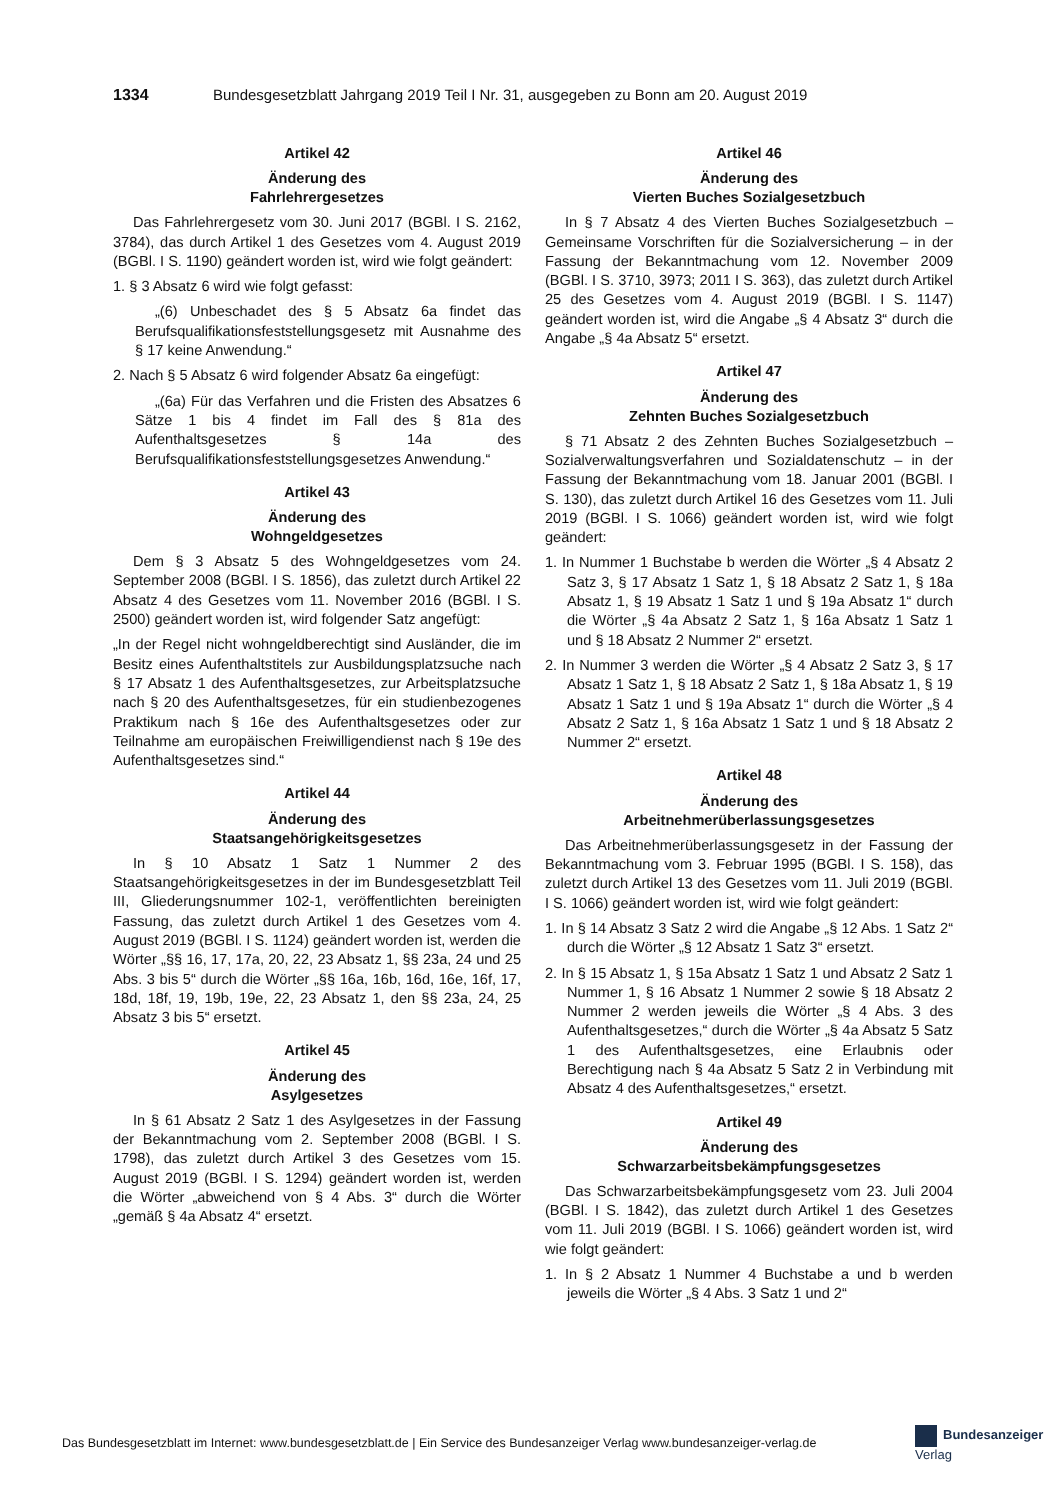1334 Bundesgesetzblatt Jahrgang 2019 Teil I Nr. 31, ausgegeben zu Bonn am 20. August 2019
Artikel 42
Änderung des
Fahrlehrergesetzes
Das Fahrlehrergesetz vom 30. Juni 2017 (BGBl. I S. 2162, 3784), das durch Artikel 1 des Gesetzes vom 4. August 2019 (BGBl. I S. 1190) geändert worden ist, wird wie folgt geändert:
1. § 3 Absatz 6 wird wie folgt gefasst:
„(6) Unbeschadet des § 5 Absatz 6a findet das Berufsqualifikationsfeststellungsgesetz mit Ausnahme des § 17 keine Anwendung.“
2. Nach § 5 Absatz 6 wird folgender Absatz 6a eingefügt:
„(6a) Für das Verfahren und die Fristen des Absatzes 6 Sätze 1 bis 4 findet im Fall des § 81a des Aufenthaltsgesetzes § 14a des Berufsqualifikationsfeststellungsgesetzes Anwendung.“
Artikel 43
Änderung des
Wohngeldgesetzes
Dem § 3 Absatz 5 des Wohngeldgesetzes vom 24. September 2008 (BGBl. I S. 1856), das zuletzt durch Artikel 22 Absatz 4 des Gesetzes vom 11. November 2016 (BGBl. I S. 2500) geändert worden ist, wird folgender Satz angefügt:
„In der Regel nicht wohngeldberechtigt sind Ausländer, die im Besitz eines Aufenthaltstitels zur Ausbildungsplatzsuche nach § 17 Absatz 1 des Aufenthaltsgesetzes, zur Arbeitsplatzsuche nach § 20 des Aufenthaltsgesetzes, für ein studienbezogenes Praktikum nach § 16e des Aufenthaltsgesetzes oder zur Teilnahme am europäischen Freiwilligendienst nach § 19e des Aufenthaltsgesetzes sind.“
Artikel 44
Änderung des
Staatsangehörigkeitsgesetzes
In § 10 Absatz 1 Satz 1 Nummer 2 des Staatsangehörigkeitsgesetzes in der im Bundesgesetzblatt Teil III, Gliederungsnummer 102-1, veröffentlichten bereinigten Fassung, das zuletzt durch Artikel 1 des Gesetzes vom 4. August 2019 (BGBl. I S. 1124) geändert worden ist, werden die Wörter „§§ 16, 17, 17a, 20, 22, 23 Absatz 1, §§ 23a, 24 und 25 Abs. 3 bis 5“ durch die Wörter „§§ 16a, 16b, 16d, 16e, 16f, 17, 18d, 18f, 19, 19b, 19e, 22, 23 Absatz 1, den §§ 23a, 24, 25 Absatz 3 bis 5“ ersetzt.
Artikel 45
Änderung des
Asylgesetzes
In § 61 Absatz 2 Satz 1 des Asylgesetzes in der Fassung der Bekanntmachung vom 2. September 2008 (BGBl. I S. 1798), das zuletzt durch Artikel 3 des Gesetzes vom 15. August 2019 (BGBl. I S. 1294) geändert worden ist, werden die Wörter „abweichend von § 4 Abs. 3“ durch die Wörter „gemäß § 4a Absatz 4“ ersetzt.
Artikel 46
Änderung des
Vierten Buches Sozialgesetzbuch
In § 7 Absatz 4 des Vierten Buches Sozialgesetzbuch – Gemeinsame Vorschriften für die Sozialversicherung – in der Fassung der Bekanntmachung vom 12. November 2009 (BGBl. I S. 3710, 3973; 2011 I S. 363), das zuletzt durch Artikel 25 des Gesetzes vom 4. August 2019 (BGBl. I S. 1147) geändert worden ist, wird die Angabe „§ 4 Absatz 3“ durch die Angabe „§ 4a Absatz 5“ ersetzt.
Artikel 47
Änderung des
Zehnten Buches Sozialgesetzbuch
§ 71 Absatz 2 des Zehnten Buches Sozialgesetzbuch – Sozialverwaltungsverfahren und Sozialdatenschutz – in der Fassung der Bekanntmachung vom 18. Januar 2001 (BGBl. I S. 130), das zuletzt durch Artikel 16 des Gesetzes vom 11. Juli 2019 (BGBl. I S. 1066) geändert worden ist, wird wie folgt geändert:
1. In Nummer 1 Buchstabe b werden die Wörter „§ 4 Absatz 2 Satz 3, § 17 Absatz 1 Satz 1, § 18 Absatz 2 Satz 1, § 18a Absatz 1, § 19 Absatz 1 Satz 1 und § 19a Absatz 1“ durch die Wörter „§ 4a Absatz 2 Satz 1, § 16a Absatz 1 Satz 1 und § 18 Absatz 2 Nummer 2“ ersetzt.
2. In Nummer 3 werden die Wörter „§ 4 Absatz 2 Satz 3, § 17 Absatz 1 Satz 1, § 18 Absatz 2 Satz 1, § 18a Absatz 1, § 19 Absatz 1 Satz 1 und § 19a Absatz 1“ durch die Wörter „§ 4 Absatz 2 Satz 1, § 16a Absatz 1 Satz 1 und § 18 Absatz 2 Nummer 2“ ersetzt.
Artikel 48
Änderung des
Arbeitnehmerüberlassungsgesetzes
Das Arbeitnehmerüberlassungsgesetz in der Fassung der Bekanntmachung vom 3. Februar 1995 (BGBl. I S. 158), das zuletzt durch Artikel 13 des Gesetzes vom 11. Juli 2019 (BGBl. I S. 1066) geändert worden ist, wird wie folgt geändert:
1. In § 14 Absatz 3 Satz 2 wird die Angabe „§ 12 Abs. 1 Satz 2“ durch die Wörter „§ 12 Absatz 1 Satz 3“ ersetzt.
2. In § 15 Absatz 1, § 15a Absatz 1 Satz 1 und Absatz 2 Satz 1 Nummer 1, § 16 Absatz 1 Nummer 2 sowie § 18 Absatz 2 Nummer 2 werden jeweils die Wörter „§ 4 Abs. 3 des Aufenthaltsgesetzes,“ durch die Wörter „§ 4a Absatz 5 Satz 1 des Aufenthaltsgesetzes, eine Erlaubnis oder Berechtigung nach § 4a Absatz 5 Satz 2 in Verbindung mit Absatz 4 des Aufenthaltsgesetzes,“ ersetzt.
Artikel 49
Änderung des
Schwarzarbeitsbekämpfungsgesetzes
Das Schwarzarbeitsbekämpfungsgesetz vom 23. Juli 2004 (BGBl. I S. 1842), das zuletzt durch Artikel 1 des Gesetzes vom 11. Juli 2019 (BGBl. I S. 1066) geändert worden ist, wird wie folgt geändert:
1. In § 2 Absatz 1 Nummer 4 Buchstabe a und b werden jeweils die Wörter „§ 4 Abs. 3 Satz 1 und 2“
Das Bundesgesetzblatt im Internet: www.bundesgesetzblatt.de | Ein Service des Bundesanzeiger Verlag www.bundesanzeiger-verlag.de
Bundesanzeiger Verlag